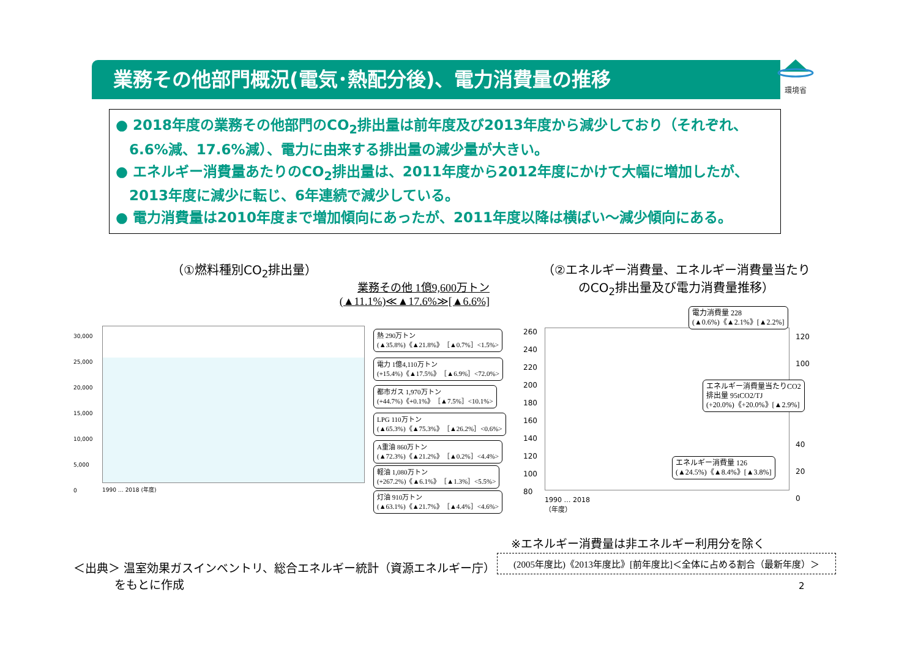業務その他部門概況(電気･熱配分後)、電力消費量の推移
環境省
● 2018年度の業務その他部門のCO<sub>2</sub>排出量は前年度及び2013年度から減少しており（それぞれ、6.6%減、17.6%減）、電力に由来する排出量の減少量が大きい。
● エネルギー消費量あたりのCO<sub>2</sub>排出量は、2011年度から2012年度にかけて大幅に増加したが、2013年度に減少に転じ、6年連続で減少している。
● 電力消費量は2010年度まで増加傾向にあったが、2011年度以降は横ばい～減少傾向にある。
（①燃料種別CO<sub>2</sub>排出量）
業務その他 1億9,600万トン
(▲11.1%)≪▲17.6%≫[▲6.6%]
（②エネルギー消費量、エネルギー消費量当たりのCO<sub>2</sub>排出量及び電力消費量推移）
30,000
25,000
20,000
15,000
10,000
5,000
0
1990 … 2018 (年度)
熱 290万トン
(▲35.8%)《▲21.8%》［▲0.7%］<1.5%>
電力 1億4,110万トン
(+15.4%)《▲17.5%》［▲6.9%］<72.0%>
都市ガス 1,970万トン
(+44.7%)《+0.1%》［▲7.5%］<10.1%>
LPG 110万トン
(▲65.3%)《▲75.3%》［▲26.2%］<0.6%>
A重油 860万トン
(▲72.3%)《▲21.2%》［▲0.2%］<4.4%>
軽油 1,080万トン
(+267.2%)《▲6.1%》［▲1.3%］<5.5%>
灯油 910万トン
(▲63.1%)《▲21.7%》［▲4.4%］<4.6%>
260
240
220
200
180
160
140
120
100
80
120
100
40
20
0
1990 … 2018
（年度）
電力消費量 228
(▲0.6%)《▲2.1%》[▲2.2%]
エネルギー消費量当たりCO2
排出量 95tCO2/TJ
(+20.0%)《+20.0%》[▲2.9%]
エネルギー消費量 126
(▲24.5%)《▲8.4%》[▲3.8%]
※エネルギー消費量は非エネルギー利用分を除く
＜出典＞ 温室効果ガスインベントリ、総合エネルギー統計（資源エネルギー庁）
    をもとに作成
(2005年度比)《2013年度比》[前年度比]＜全体に占める割合（最新年度）＞
2